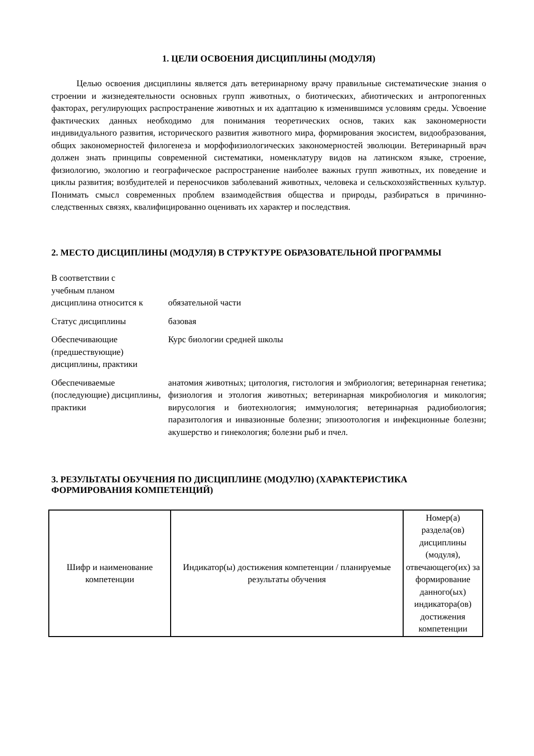1. ЦЕЛИ ОСВОЕНИЯ ДИСЦИПЛИНЫ (МОДУЛЯ)
Целью освоения дисциплины является дать ветеринарному врачу правильные систематические знания о строении и жизнедеятельности основных групп животных, о биотических, абиотических и антропогенных факторах, регулирующих распространение животных и их адаптацию к изменившимся условиям среды. Усвоение фактических данных необходимо для понимания теоретических основ, таких как закономерности индивидуального развития, исторического развития животного мира, формирования экосистем, видообразования, общих закономерностей филогенеза и морфофизиологических закономерностей эволюции. Ветеринарный врач должен знать принципы современной систематики, номенклатуру видов на латинском языке, строение, физиологию, экологию и географическое распространение наиболее важных групп животных, их поведение и циклы развития; возбудителей и переносчиков заболеваний животных, человека и сельскохозяйственных культур. Понимать смысл современных проблем взаимодействия общества и природы, разбираться в причинно-следственных связях, квалифицированно оценивать их характер и последствия.
2. МЕСТО ДИСЦИПЛИНЫ (МОДУЛЯ) В СТРУКТУРЕ ОБРАЗОВАТЕЛЬНОЙ ПРОГРАММЫ
| В соответствии с учебным планом дисциплина относится к | обязательной части |
| Статус дисциплины | базовая |
| Обеспечивающие (предшествующие) дисциплины, практики | Курс биологии средней школы |
| Обеспечиваемые (последующие) дисциплины, практики | анатомия животных; цитология, гистология и эмбриология; ветеринарная генетика; физиология и этология животных; ветеринарная микробиология и микология; вирусология и биотехнология; иммунология; ветеринарная радиобиология; паразитология и инвазионные болезни; эпизоотология и инфекционные болезни; акушерство и гинекология; болезни рыб и пчел. |
3. РЕЗУЛЬТАТЫ ОБУЧЕНИЯ ПО ДИСЦИПЛИНЕ (МОДУЛЮ) (ХАРАКТЕРИСТИКА ФОРМИРОВАНИЯ КОМПЕТЕНЦИЙ)
| Шифр и наименование компетенции | Индикатор(ы) достижения компетенции / планируемые результаты обучения | Номер(а) раздела(ов) дисциплины (модуля), отвечающего(их) за формирование данного(ых) индикатора(ов) достижения компетенции |
| --- | --- | --- |